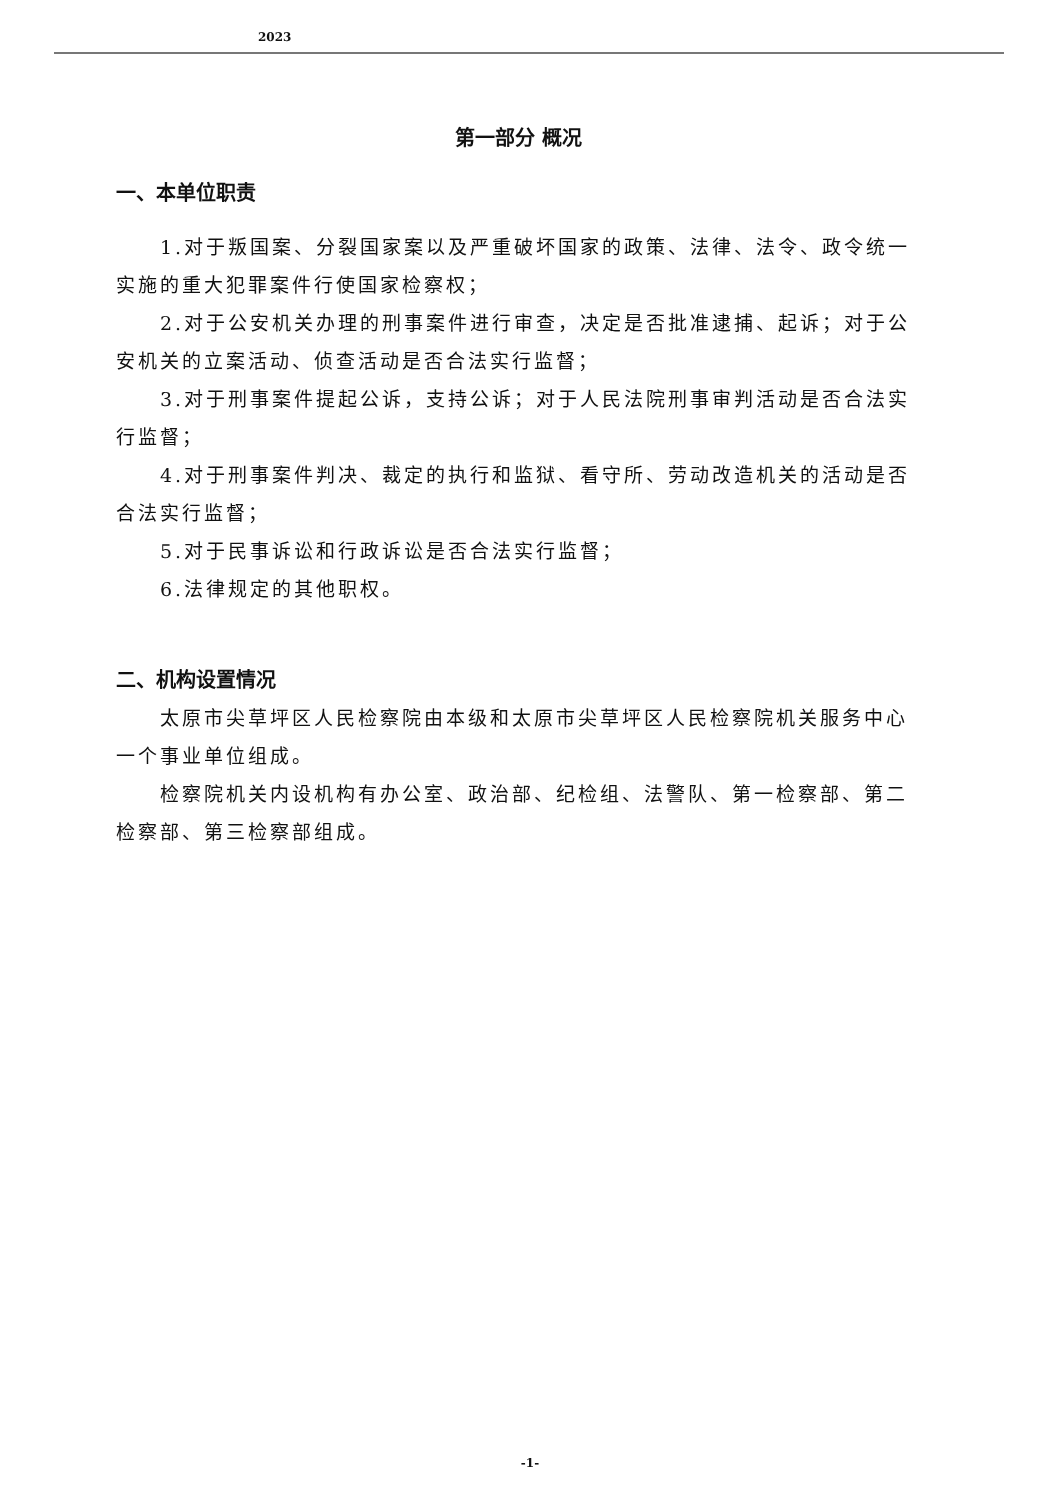2023
第一部分 概况
一、本单位职责
1.对于叛国案、分裂国家案以及严重破坏国家的政策、法律、法令、政令统一实施的重大犯罪案件行使国家检察权；
2.对于公安机关办理的刑事案件进行审查，决定是否批准逮捕、起诉；对于公安机关的立案活动、侦查活动是否合法实行监督；
3.对于刑事案件提起公诉，支持公诉；对于人民法院刑事审判活动是否合法实行监督；
4.对于刑事案件判决、裁定的执行和监狱、看守所、劳动改造机关的活动是否合法实行监督；
5.对于民事诉讼和行政诉讼是否合法实行监督；
6.法律规定的其他职权。
二、机构设置情况
太原市尖草坪区人民检察院由本级和太原市尖草坪区人民检察院机关服务中心一个事业单位组成。
检察院机关内设机构有办公室、政治部、纪检组、法警队、第一检察部、第二检察部、第三检察部组成。
-1-